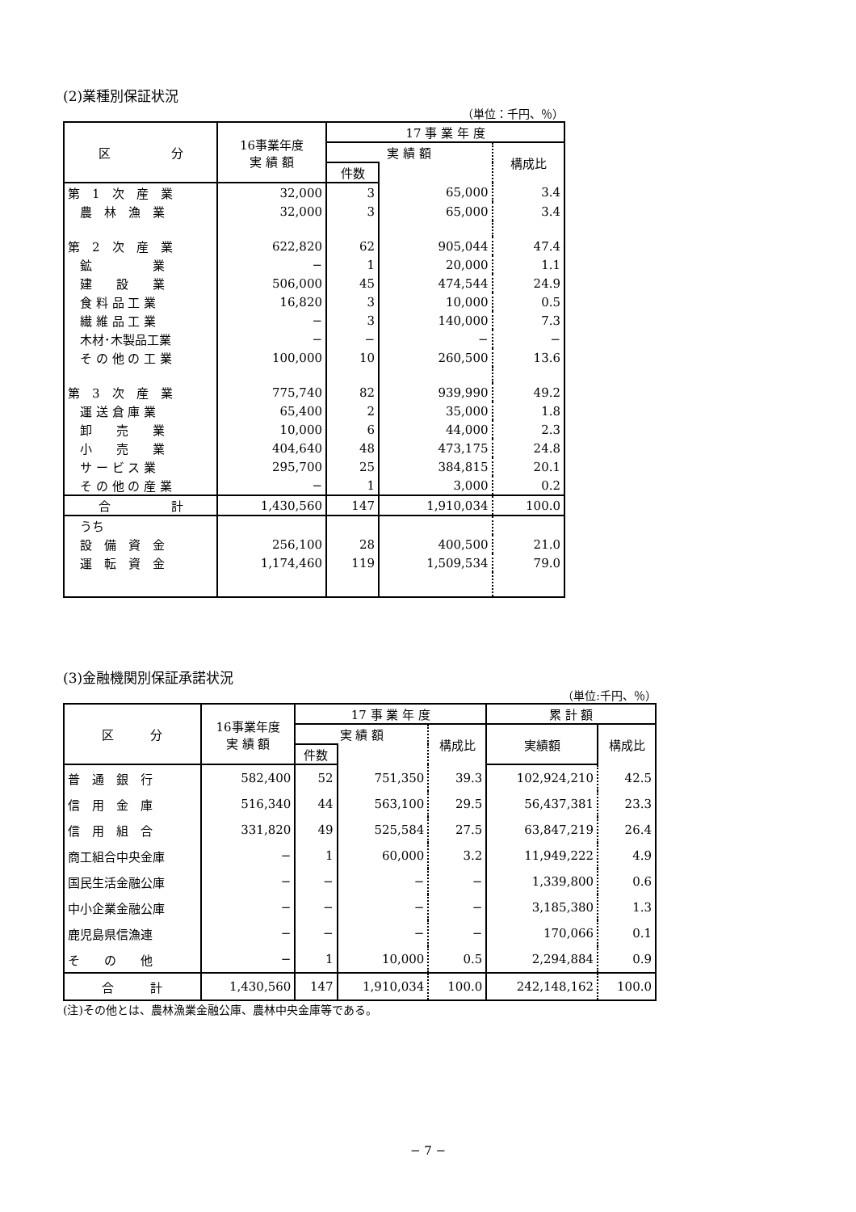(2)業種別保証状況
（単位：千円、％）
| 区 分 | 16事業年度 実 績 額 | 17 事 業 年 度 | | |
| --- | --- | --- | --- | --- |
| | | 実 績 額 | | 構成比 |
| | | 件数 | | |
| 第 1 次 産 業 | 32,000 | 3 | 65,000 | 3.4 |
| 農 林 漁 業 | 32,000 | 3 | 65,000 | 3.4 |
| 第 2 次 産 業 | 622,820 | 62 | 905,044 | 47.4 |
| 鉱 業 | − | 1 | 20,000 | 1.1 |
| 建 設 業 | 506,000 | 45 | 474,544 | 24.9 |
| 食 料 品 工 業 | 16,820 | 3 | 10,000 | 0.5 |
| 繊 維 品 工 業 | − | 3 | 140,000 | 7.3 |
| 木材･木製品工業 | − | − | − | − |
| そ の 他 の 工 業 | 100,000 | 10 | 260,500 | 13.6 |
| 第 3 次 産 業 | 775,740 | 82 | 939,990 | 49.2 |
| 運 送 倉 庫 業 | 65,400 | 2 | 35,000 | 1.8 |
| 卸 売 業 | 10,000 | 6 | 44,000 | 2.3 |
| 小 売 業 | 404,640 | 48 | 473,175 | 24.8 |
| サ ー ビ ス 業 | 295,700 | 25 | 384,815 | 20.1 |
| そ の 他 の 産 業 | − | 1 | 3,000 | 0.2 |
| 合 計 | 1,430,560 | 147 | 1,910,034 | 100.0 |
| うち | | | | |
| 設 備 資 金 | 256,100 | 28 | 400,500 | 21.0 |
| 運 転 資 金 | 1,174,460 | 119 | 1,509,534 | 79.0 |
(3)金融機関別保証承諾状況
（単位:千円、％）
| 区 分 | 16事業年度 実 績 額 | 17 事 業 年 度 | | | 累 計 額 | |
| --- | --- | --- | --- | --- | --- | --- |
| | | 実 績 額 | | 構成比 | 実績額 | 構成比 |
| | | 件数 | | | | |
| 普 通 銀 行 | 582,400 | 52 | 751,350 | 39.3 | 102,924,210 | 42.5 |
| 信 用 金 庫 | 516,340 | 44 | 563,100 | 29.5 | 56,437,381 | 23.3 |
| 信 用 組 合 | 331,820 | 49 | 525,584 | 27.5 | 63,847,219 | 26.4 |
| 商工組合中央金庫 | − | 1 | 60,000 | 3.2 | 11,949,222 | 4.9 |
| 国民生活金融公庫 | − | − | − | − | 1,339,800 | 0.6 |
| 中小企業金融公庫 | − | − | − | − | 3,185,380 | 1.3 |
| 鹿児島県信漁連 | − | − | − | − | 170,066 | 0.1 |
| そ の 他 | − | 1 | 10,000 | 0.5 | 2,294,884 | 0.9 |
| 合 計 | 1,430,560 | 147 | 1,910,034 | 100.0 | 242,148,162 | 100.0 |
(注)その他とは、農林漁業金融公庫、農林中央金庫等である。
− 7 −